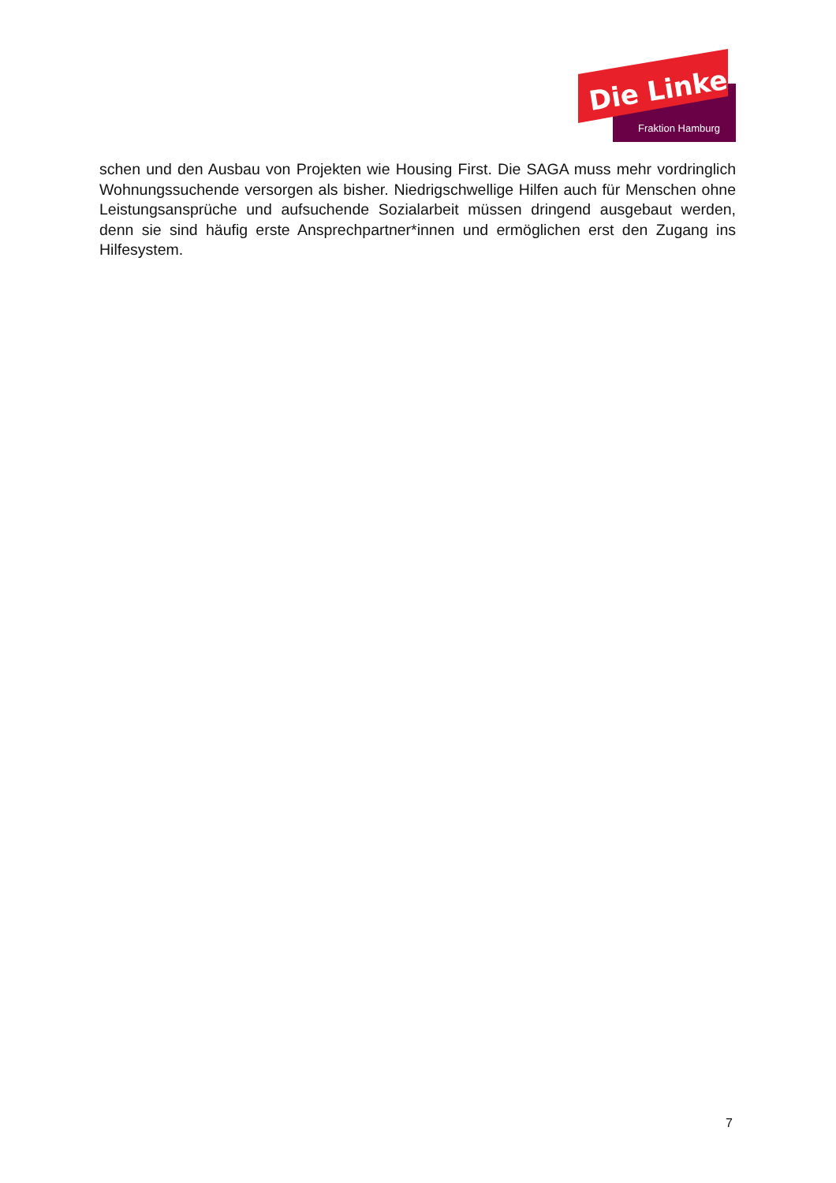Die Linke
Fraktion Hamburg
schen und den Ausbau von Projekten wie Housing First. Die SAGA muss mehr vordringlich Wohnungssuchende versorgen als bisher. Niedrigschwellige Hilfen auch für Menschen ohne Leistungsansprüche und aufsuchende Sozialarbeit müssen dringend ausgebaut werden, denn sie sind häufig erste Ansprechpartner*innen und ermöglichen erst den Zugang ins Hilfesystem.
7